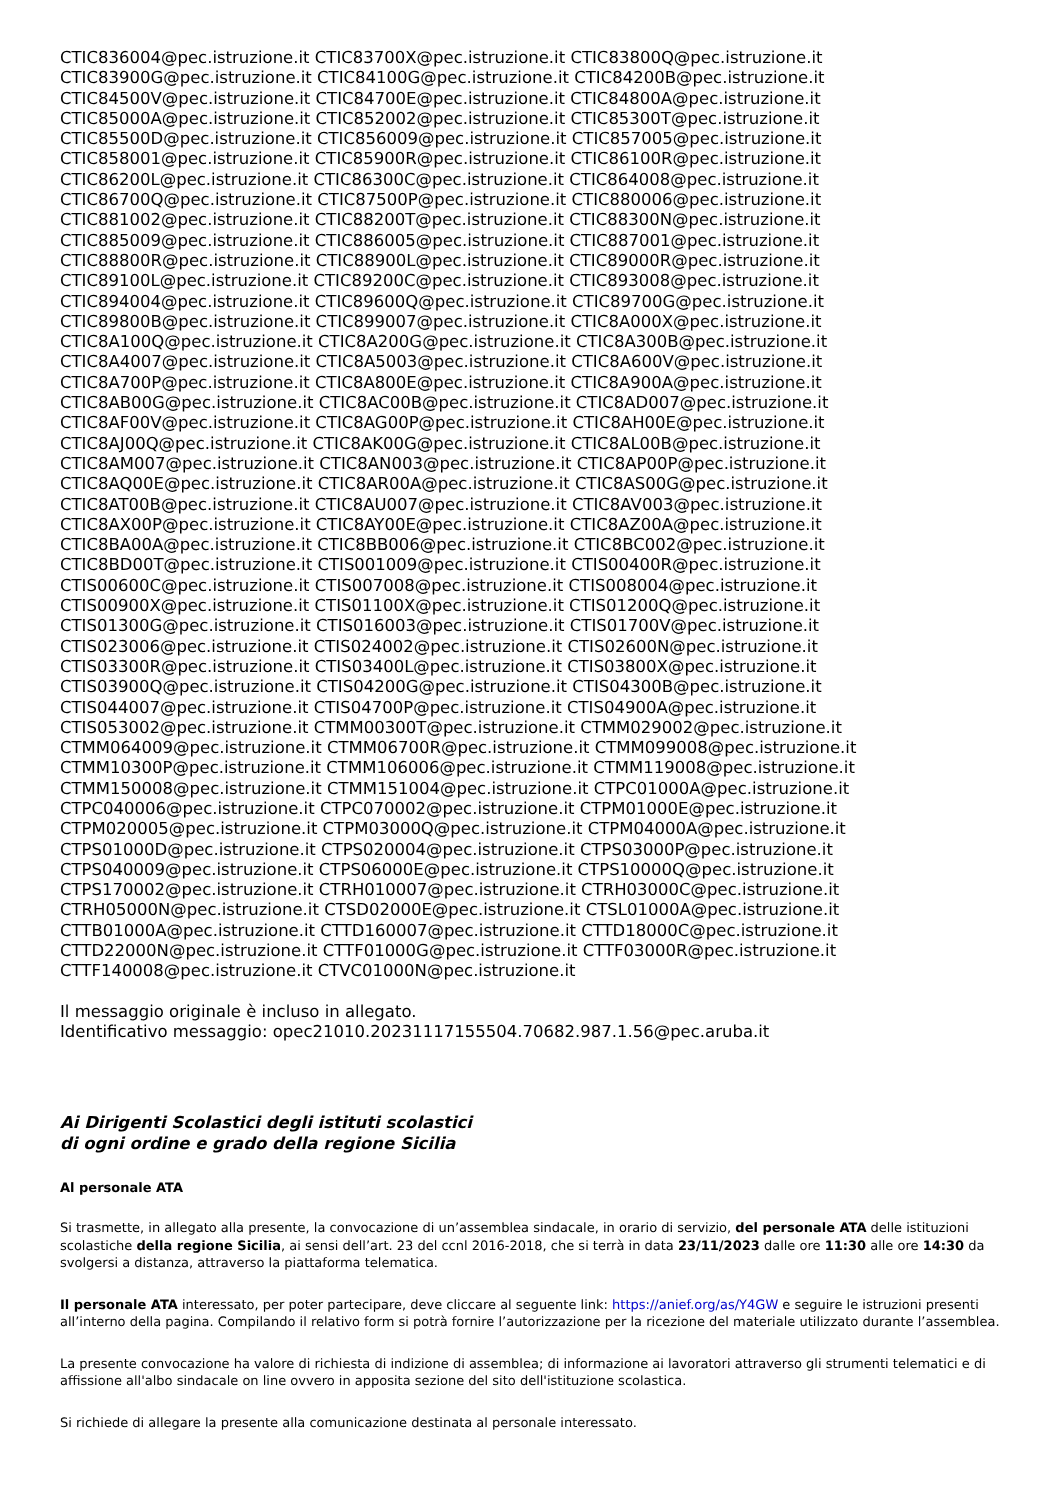CTIC836004@pec.istruzione.it CTIC83700X@pec.istruzione.it CTIC83800Q@pec.istruzione.it
CTIC83900G@pec.istruzione.it CTIC84100G@pec.istruzione.it CTIC84200B@pec.istruzione.it
CTIC84500V@pec.istruzione.it CTIC84700E@pec.istruzione.it CTIC84800A@pec.istruzione.it
CTIC85000A@pec.istruzione.it CTIC852002@pec.istruzione.it CTIC85300T@pec.istruzione.it
CTIC85500D@pec.istruzione.it CTIC856009@pec.istruzione.it CTIC857005@pec.istruzione.it
CTIC858001@pec.istruzione.it CTIC85900R@pec.istruzione.it CTIC86100R@pec.istruzione.it
CTIC86200L@pec.istruzione.it CTIC86300C@pec.istruzione.it CTIC864008@pec.istruzione.it
CTIC86700Q@pec.istruzione.it CTIC87500P@pec.istruzione.it CTIC880006@pec.istruzione.it
CTIC881002@pec.istruzione.it CTIC88200T@pec.istruzione.it CTIC88300N@pec.istruzione.it
CTIC885009@pec.istruzione.it CTIC886005@pec.istruzione.it CTIC887001@pec.istruzione.it
CTIC88800R@pec.istruzione.it CTIC88900L@pec.istruzione.it CTIC89000R@pec.istruzione.it
CTIC89100L@pec.istruzione.it CTIC89200C@pec.istruzione.it CTIC893008@pec.istruzione.it
CTIC894004@pec.istruzione.it CTIC89600Q@pec.istruzione.it CTIC89700G@pec.istruzione.it
CTIC89800B@pec.istruzione.it CTIC899007@pec.istruzione.it CTIC8A000X@pec.istruzione.it
CTIC8A100Q@pec.istruzione.it CTIC8A200G@pec.istruzione.it CTIC8A300B@pec.istruzione.it
CTIC8A4007@pec.istruzione.it CTIC8A5003@pec.istruzione.it CTIC8A600V@pec.istruzione.it
CTIC8A700P@pec.istruzione.it CTIC8A800E@pec.istruzione.it CTIC8A900A@pec.istruzione.it
CTIC8AB00G@pec.istruzione.it CTIC8AC00B@pec.istruzione.it CTIC8AD007@pec.istruzione.it
CTIC8AF00V@pec.istruzione.it CTIC8AG00P@pec.istruzione.it CTIC8AH00E@pec.istruzione.it
CTIC8AJ00Q@pec.istruzione.it CTIC8AK00G@pec.istruzione.it CTIC8AL00B@pec.istruzione.it
CTIC8AM007@pec.istruzione.it CTIC8AN003@pec.istruzione.it CTIC8AP00P@pec.istruzione.it
CTIC8AQ00E@pec.istruzione.it CTIC8AR00A@pec.istruzione.it CTIC8AS00G@pec.istruzione.it
CTIC8AT00B@pec.istruzione.it CTIC8AU007@pec.istruzione.it CTIC8AV003@pec.istruzione.it
CTIC8AX00P@pec.istruzione.it CTIC8AY00E@pec.istruzione.it CTIC8AZ00A@pec.istruzione.it
CTIC8BA00A@pec.istruzione.it CTIC8BB006@pec.istruzione.it CTIC8BC002@pec.istruzione.it
CTIC8BD00T@pec.istruzione.it CTIS001009@pec.istruzione.it CTIS00400R@pec.istruzione.it
CTIS00600C@pec.istruzione.it CTIS007008@pec.istruzione.it CTIS008004@pec.istruzione.it
CTIS00900X@pec.istruzione.it CTIS01100X@pec.istruzione.it CTIS01200Q@pec.istruzione.it
CTIS01300G@pec.istruzione.it CTIS016003@pec.istruzione.it CTIS01700V@pec.istruzione.it
CTIS023006@pec.istruzione.it CTIS024002@pec.istruzione.it CTIS02600N@pec.istruzione.it
CTIS03300R@pec.istruzione.it CTIS03400L@pec.istruzione.it CTIS03800X@pec.istruzione.it
CTIS03900Q@pec.istruzione.it CTIS04200G@pec.istruzione.it CTIS04300B@pec.istruzione.it
CTIS044007@pec.istruzione.it CTIS04700P@pec.istruzione.it CTIS04900A@pec.istruzione.it
CTIS053002@pec.istruzione.it CTMM00300T@pec.istruzione.it CTMM029002@pec.istruzione.it
CTMM064009@pec.istruzione.it CTMM06700R@pec.istruzione.it CTMM099008@pec.istruzione.it
CTMM10300P@pec.istruzione.it CTMM106006@pec.istruzione.it CTMM119008@pec.istruzione.it
CTMM150008@pec.istruzione.it CTMM151004@pec.istruzione.it CTPC01000A@pec.istruzione.it
CTPC040006@pec.istruzione.it CTPC070002@pec.istruzione.it CTPM01000E@pec.istruzione.it
CTPM020005@pec.istruzione.it CTPM03000Q@pec.istruzione.it CTPM04000A@pec.istruzione.it
CTPS01000D@pec.istruzione.it CTPS020004@pec.istruzione.it CTPS03000P@pec.istruzione.it
CTPS040009@pec.istruzione.it CTPS06000E@pec.istruzione.it CTPS10000Q@pec.istruzione.it
CTPS170002@pec.istruzione.it CTRH010007@pec.istruzione.it CTRH03000C@pec.istruzione.it
CTRH05000N@pec.istruzione.it CTSD02000E@pec.istruzione.it CTSL01000A@pec.istruzione.it
CTTB01000A@pec.istruzione.it CTTD160007@pec.istruzione.it CTTD18000C@pec.istruzione.it
CTTD22000N@pec.istruzione.it CTTF01000G@pec.istruzione.it CTTF03000R@pec.istruzione.it
CTTF140008@pec.istruzione.it CTVC01000N@pec.istruzione.it
Il messaggio originale è incluso in allegato.
Identificativo messaggio: opec21010.20231117155504.70682.987.1.56@pec.aruba.it
Ai Dirigenti Scolastici degli istituti scolastici
di ogni ordine e grado della regione Sicilia
Al personale ATA
Si trasmette, in allegato alla presente, la convocazione di un’assemblea sindacale, in orario di servizio, del personale ATA delle istituzioni scolastiche della regione Sicilia, ai sensi dell’art. 23 del ccnl 2016-2018, che si terrà in data 23/11/2023 dalle ore 11:30 alle ore 14:30 da svolgersi a distanza, attraverso la piattaforma telematica.
Il personale ATA interessato, per poter partecipare, deve cliccare al seguente link: https://anief.org/as/Y4GW e seguire le istruzioni presenti all’interno della pagina. Compilando il relativo form si potrà fornire l’autorizzazione per la ricezione del materiale utilizzato durante l’assemblea.
La presente convocazione ha valore di richiesta di indizione di assemblea; di informazione ai lavoratori attraverso gli strumenti telematici e di affissione all'albo sindacale on line ovvero in apposita sezione del sito dell'istituzione scolastica.
Si richiede di allegare la presente alla comunicazione destinata al personale interessato.